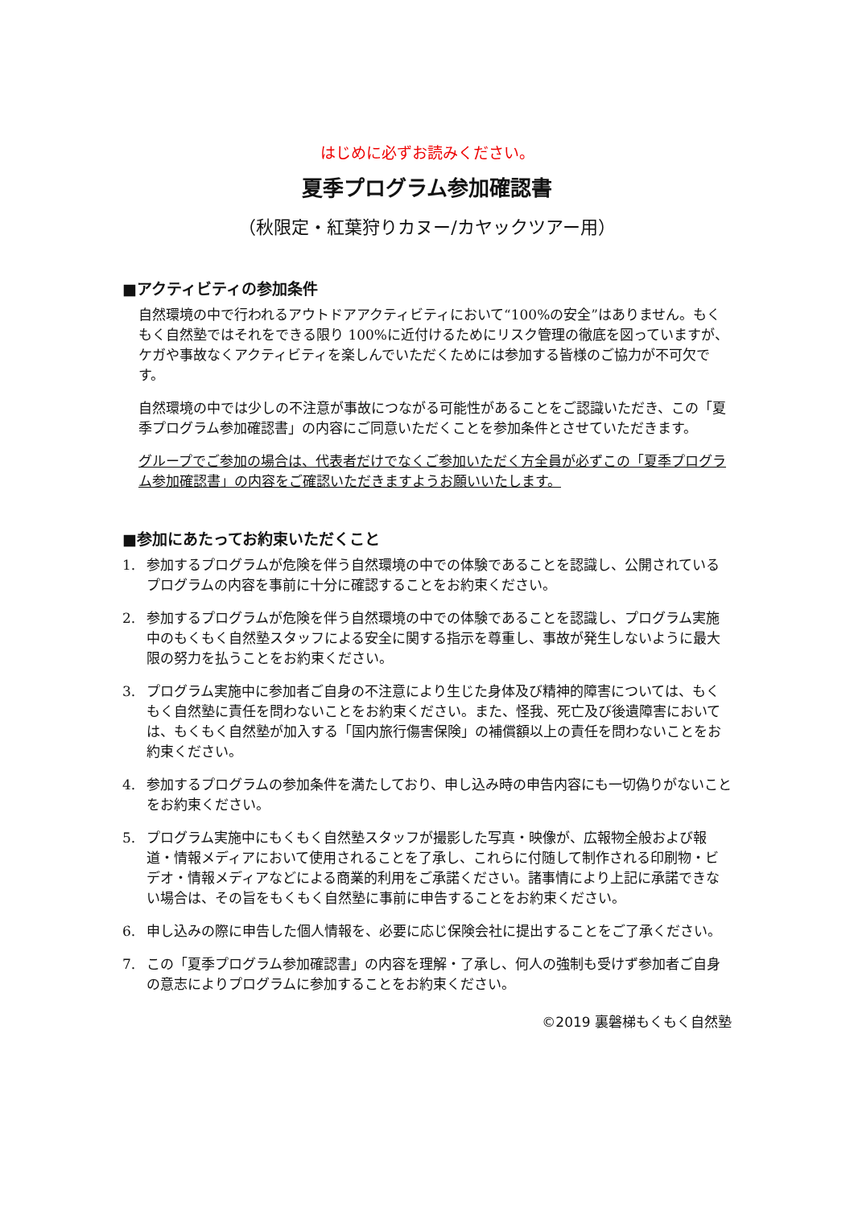はじめに必ずお読みください。
夏季プログラム参加確認書
（秋限定・紅葉狩りカヌー/カヤックツアー用）
■アクティビティの参加条件
自然環境の中で行われるアウトドアアクティビティにおいて“100%の安全”はありません。もくもく自然塾ではそれをできる限り 100%に近付けるためにリスク管理の徹底を図っていますが、ケガや事故なくアクティビティを楽しんでいただくためには参加する皆様のご協力が不可欠です。
自然環境の中では少しの不注意が事故につながる可能性があることをご認識いただき、この「夏季プログラム参加確認書」の内容にご同意いただくことを参加条件とさせていただきます。
グループでご参加の場合は、代表者だけでなくご参加いただく方全員が必ずこの「夏季プログラム参加確認書」の内容をご確認いただきますようお願いいたします。
■参加にあたってお約束いただくこと
1. 参加するプログラムが危険を伴う自然環境の中での体験であることを認識し、公開されているプログラムの内容を事前に十分に確認することをお約束ください。
2. 参加するプログラムが危険を伴う自然環境の中での体験であることを認識し、プログラム実施中のもくもく自然塾スタッフによる安全に関する指示を尊重し、事故が発生しないように最大限の努力を払うことをお約束ください。
3. プログラム実施中に参加者ご自身の不注意により生じた身体及び精神的障害については、もくもく自然塾に責任を問わないことをお約束ください。また、怪我、死亡及び後遺障害においては、もくもく自然塾が加入する「国内旅行傷害保険」の補償額以上の責任を問わないことをお約束ください。
4. 参加するプログラムの参加条件を満たしており、申し込み時の申告内容にも一切偽りがないことをお約束ください。
5. プログラム実施中にもくもく自然塾スタッフが撮影した写真・映像が、広報物全般および報道・情報メディアにおいて使用されることを了承し、これらに付随して制作される印刷物・ビデオ・情報メディアなどによる商業的利用をご承諾ください。諸事情により上記に承諾できない場合は、その旨をもくもく自然塾に事前に申告することをお約束ください。
6. 申し込みの際に申告した個人情報を、必要に応じ保険会社に提出することをご了承ください。
7. この「夏季プログラム参加確認書」の内容を理解・了承し、何人の強制も受けず参加者ご自身の意志によりプログラムに参加することをお約束ください。
©2019 裏磐梯もくもく自然塾